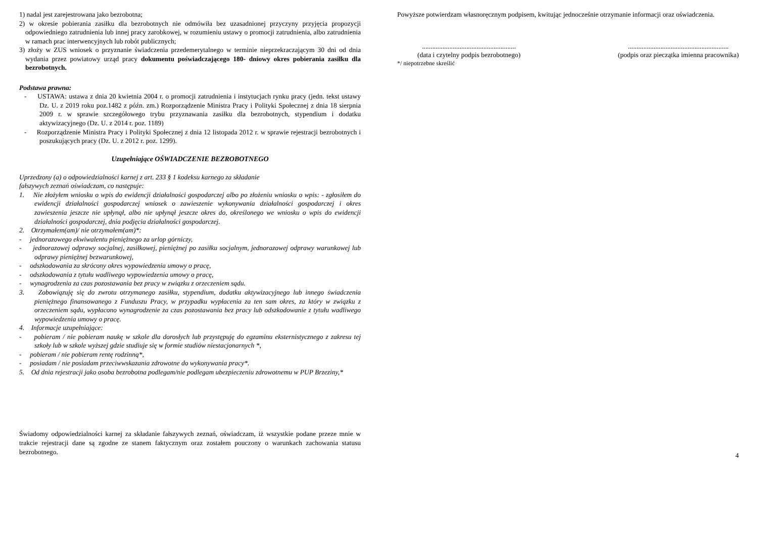1) nadal jest zarejestrowana jako bezrobotna;
2) w okresie pobierania zasiłku dla bezrobotnych nie odmówiła bez uzasadnionej przyczyny przyjęcia propozycji odpowiedniego zatrudnienia lub innej pracy zarobkowej, w rozumieniu ustawy o promocji zatrudnienia, albo zatrudnienia w ramach prac interwencyjnych lub robót publicznych;
3) złoży w ZUS wniosek o przyznanie świadczenia przedemerytalnego w terminie nieprzekraczającym 30 dni od dnia wydania przez powiatowy urząd pracy dokumentu poświadczającego 180- dniowy okres pobierania zasiłku dla bezrobotnych.
Podstawa prawna:
- USTAWA: ustawa z dnia 20 kwietnia 2004 r. o promocji zatrudnienia i instytucjach rynku pracy (jedn. tekst ustawy Dz. U. z 2019 roku poz.1482 z późn. zm.) Rozporządzenie Ministra Pracy i Polityki Społecznej z dnia 18 sierpnia 2009 r. w sprawie szczegółowego trybu przyznawania zasiłku dla bezrobotnych, stypendium i dodatku aktywizacyjnego (Dz. U. z 2014 r. poz. 1189)
- Rozporządzenie Ministra Pracy i Polityki Społecznej z dnia 12 listopada 2012 r. w sprawie rejestracji bezrobotnych i poszukujących pracy (Dz. U. z 2012 r. poz. 1299).
Uzupełniające OŚWIADCZENIE BEZROBOTNEGO
Uprzedzony (a) o odpowiedzialności karnej z art. 233 § 1 kodeksu karnego za składanie
fałszywych zeznań oświadczam, co następuje:
1. Nie złożyłem wniosku o wpis do ewidencji działalności gospodarczej albo po złożeniu wniosku o wpis: - zgłosiłem do ewidencji działalności gospodarczej wniosek o zawieszenie wykonywania działalności gospodarczej i okres zawieszenia jeszcze nie upłynął, albo nie upłynął jeszcze okres do, określonego we wniosku o wpis do ewidencji działalności gospodarczej, dnia podjęcia działalności gospodarczej.
2. Otrzymałem(am)/ nie otrzymałem(am)*:
- jednorazowego ekwiwalentu pieniężnego za urlop górniczy,
- jednorazowej odprawy socjalnej, zasiłkowej, pieniężnej po zasiłku socjalnym, jednorazowej odprawy warunkowej lub odprawy pieniężnej bezwarunkowej,
- odszkodowania za skrócony okres wypowiedzenia umowy o pracę,
- odszkodowania z tytułu wadliwego wypowiedzenia umowy o pracę,
- wynagrodzenia za czas pozostawania bez pracy w związku z orzeczeniem sądu.
3. Zobowiązuję się do zwrotu otrzymanego zasiłku, stypendium, dodatku aktywizacyjnego lub innego świadczenia pieniężnego finansowanego z Funduszu Pracy, w przypadku wypłacenia za ten sam okres, za który w związku z orzeczeniem sądu, wypłacono wynagrodzenie za czas pozostawania bez pracy lub odszkodowanie z tytułu wadliwego wypowiedzenia umowy o pracę.
4. Informacje uzupełniające:
- pobieram / nie pobieram naukę w szkole dla dorosłych lub przystępuję do egzaminu eksternistycznego z zakresu tej szkoły lub w szkole wyższej gdzie studiuje się w formie studiów niestacjonarnych *,
- pobieram / nie pobieram rentę rodzinną*,
- posiadam / nie posiadam przeciwwskazania zdrowotne do wykonywania pracy*.
5. Od dnia rejestracji jako osoba bezrobotna podlegam/nie podlegam ubezpieczeniu zdrowotnemu w PUP Brzeziny,*
Świadomy odpowiedzialności karnej za składanie fałszywych zeznań, oświadczam, iż wszystkie podane przeze mnie w trakcie rejestracji dane są zgodne ze stanem faktycznym oraz zostałem pouczony o warunkach zachowania statusu bezrobotnego.
Powyższe potwierdzam własnoręcznym podpisem, kwitując jednocześnie otrzymanie informacji oraz oświadczenia.
.......................................................
(data i czytelny podpis bezrobotnego)
...........................................................
(podpis oraz pieczątka imienna pracownika)
*/ niepotrzebne skreślić
4